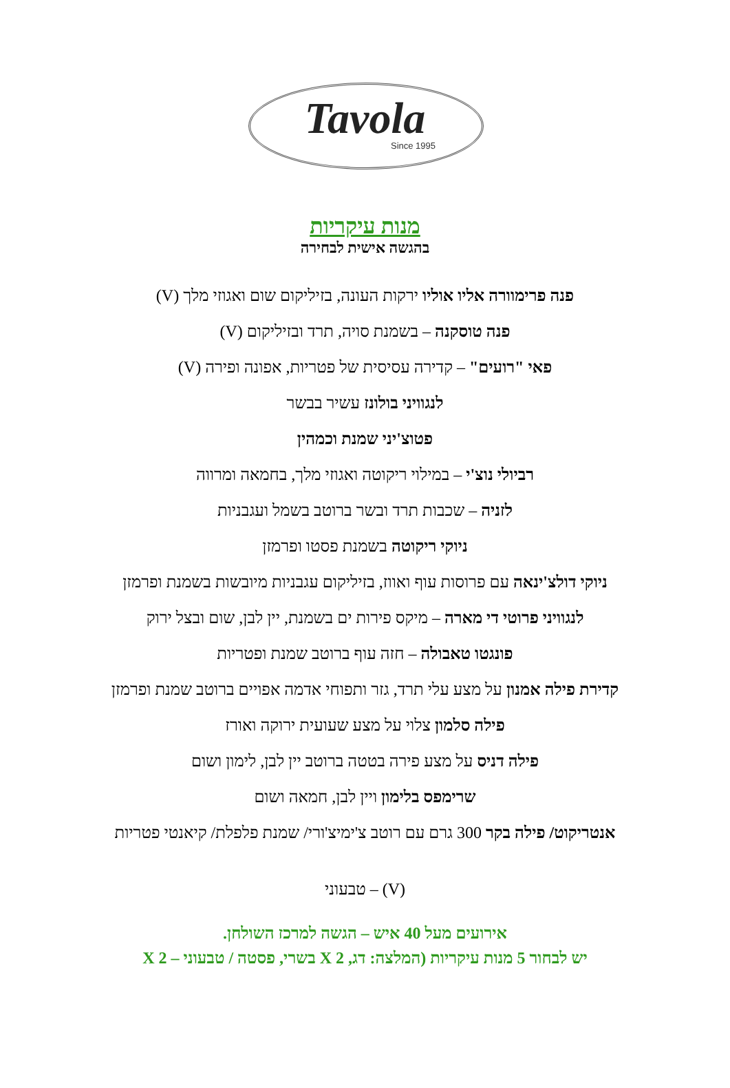Tavola
Since 1995
מנות עיקריות
בהגשה אישית לבחירה
פנה פרימוורה אליו אוליו ירקות העונה, בזיליקום שום ואגוזי מלך (V)
פנה טוסקנה – בשמנת סויה, תרד ובזיליקום (V)
פאי "רועים" – קדירה עסיסית של פטריות, אפונה ופירה (V)
לנגוויני בולונז עשיר בבשר
פטוצ'יני שמנת וכמהין
רביולי נוצ'י – במילוי ריקוטה ואגוזי מלך, בחמאה ומרווה
לזניה – שכבות תרד ובשר ברוטב בשמל ועגבניות
ניוקי ריקוטה בשמנת פסטו ופרמזן
ניוקי דולצ'ינאה עם פרוסות עוף ואווז, בזיליקום עגבניות מיובשות בשמנת ופרמזן
לנגוויני פרוטי די מארה – מיקס פירות ים בשמנת, יין לבן, שום ובצל ירוק
פונגטו טאבולה – חזה עוף ברוטב שמנת ופטריות
קדירת פילה אמנון על מצע עלי תרד, גזר ותפוחי אדמה אפויים ברוטב שמנת ופרמזן
פילה סלמון צלוי על מצע שעועית ירוקה ואורז
פילה דניס על מצע פירה בטטה ברוטב יין לבן, לימון ושום
שרימפס בלימון ויין לבן, חמאה ושום
אנטריקוט/ פילה בקר 300 גרם עם רוטב צ'ימיצ'ורי/ שמנת פלפלת/ קיאנטי פטריות
(V) – טבעוני
אירועים מעל 40 איש – הגשה למרכז השולחן.
יש לבחור 5 מנות עיקריות (המלצה: דג, 2 X בשרי, פסטה / טבעוני – 2 X